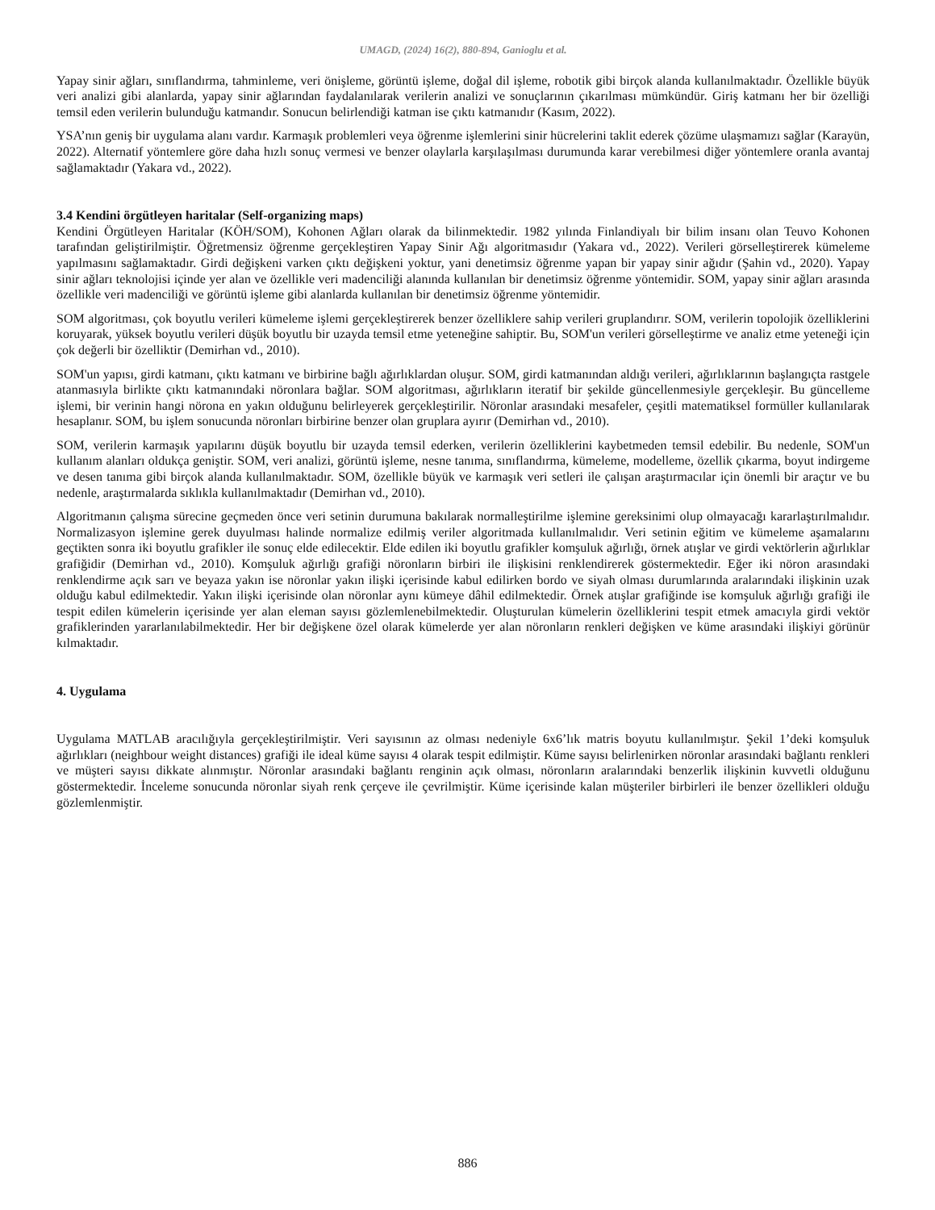UMAGD, (2024) 16(2), 880-894, Ganioglu et al.
Yapay sinir ağları, sınıflandırma, tahminleme, veri önişleme, görüntü işleme, doğal dil işleme, robotik gibi birçok alanda kullanılmaktadır. Özellikle büyük veri analizi gibi alanlarda, yapay sinir ağlarından faydalanılarak verilerin analizi ve sonuçlarının çıkarılması mümkündür. Giriş katmanı her bir özelliği temsil eden verilerin bulunduğu katmandır. Sonucun belirlendiği katman ise çıktı katmanıdır (Kasım, 2022).
YSA’nın geniş bir uygulama alanı vardır. Karmaşık problemleri veya öğrenme işlemlerini sinir hücrelerini taklit ederek çözüme ulaşmamızı sağlar (Karayün, 2022). Alternatif yöntemlere göre daha hızlı sonuç vermesi ve benzer olaylarla karşılaşılması durumunda karar verebilmesi diğer yöntemlere oranla avantaj sağlamaktadır (Yakara vd., 2022).
3.4 Kendini örgütleyen haritalar (Self-organizing maps)
Kendini Örgütleyen Haritalar (KÖH/SOM), Kohonen Ağları olarak da bilinmektedir. 1982 yılında Finlandiyalı bir bilim insanı olan Teuvo Kohonen tarafından geliştirilmiştir. Öğretmensiz öğrenme gerçekleştiren Yapay Sinir Ağı algoritmasıdır (Yakara vd., 2022). Verileri görselleştirerek kümeleme yapılmasını sağlamaktadır. Girdi değişkeni varken çıktı değişkeni yoktur, yani denetimsiz öğrenme yapan bir yapay sinir ağıdır (Şahin vd., 2020). Yapay sinir ağları teknolojisi içinde yer alan ve özellikle veri madenciliği alanında kullanılan bir denetimsiz öğrenme yöntemidir. SOM, yapay sinir ağları arasında özellikle veri madenciliği ve görüntü işleme gibi alanlarda kullanılan bir denetimsiz öğrenme yöntemidir.
SOM algoritması, çok boyutlu verileri kümeleme işlemi gerçekleştirerek benzer özelliklere sahip verileri gruplandırır. SOM, verilerin topolojik özelliklerini koruyarak, yüksek boyutlu verileri düşük boyutlu bir uzayda temsil etme yeteneğine sahiptir. Bu, SOM'un verileri görselleştirme ve analiz etme yeteneği için çok değerli bir özelliktir (Demirhan vd., 2010).
SOM'un yapısı, girdi katmanı, çıktı katmanı ve birbirine bağlı ağırlıklardan oluşur. SOM, girdi katmanından aldığı verileri, ağırlıklarının başlangıçta rastgele atanmasıyla birlikte çıktı katmanındaki nöronlara bağlar. SOM algoritması, ağırlıkların iteratif bir şekilde güncellenmesiyle gerçekleşir. Bu güncelleme işlemi, bir verinin hangi nörona en yakın olduğunu belirleyerek gerçekleştirilir. Nöronlar arasındaki mesafeler, çeşitli matematiksel formüller kullanılarak hesaplanır. SOM, bu işlem sonucunda nöronları birbirine benzer olan gruplara ayırır (Demirhan vd., 2010).
SOM, verilerin karmaşık yapılarını düşük boyutlu bir uzayda temsil ederken, verilerin özelliklerini kaybetmeden temsil edebilir. Bu nedenle, SOM'un kullanım alanları oldukça geniştir. SOM, veri analizi, görüntü işleme, nesne tanıma, sınıflandırma, kümeleme, modelleme, özellik çıkarma, boyut indirgeme ve desen tanıma gibi birçok alanda kullanılmaktadır. SOM, özellikle büyük ve karmaşık veri setleri ile çalışan araştırmacılar için önemli bir araçtır ve bu nedenle, araştırmalarda sıklıkla kullanılmaktadır (Demirhan vd., 2010).
Algoritmanın çalışma sürecine geçmeden önce veri setinin durumuna bakılarak normalleştirilme işlemine gereksinimi olup olmayacağı kararlaştırılmalıdır. Normalizasyon işlemine gerek duyulması halinde normalize edilmiş veriler algoritmada kullanılmalıdır. Veri setinin eğitim ve kümeleme aşamalarını geçtikten sonra iki boyutlu grafikler ile sonuç elde edilecektir. Elde edilen iki boyutlu grafikler komşuluk ağırlığı, örnek atışlar ve girdi vektörlerin ağırlıklar grafiğidir (Demirhan vd., 2010). Komşuluk ağırlığı grafiği nöronların birbiri ile ilişkisini renklendirerek göstermektedir. Eğer iki nöron arasındaki renklendirme açık sarı ve beyaza yakın ise nöronlar yakın ilişki içerisinde kabul edilirken bordo ve siyah olması durumlarında aralarındaki ilişkinin uzak olduğu kabul edilmektedir. Yakın ilişki içerisinde olan nöronlar aynı kümeye dâhil edilmektedir. Örnek atışlar grafiğinde ise komşuluk ağırlığı grafiği ile tespit edilen kümelerin içerisinde yer alan eleman sayısı gözlemlenebilmektedir. Oluşturulan kümelerin özelliklerini tespit etmek amacıyla girdi vektör grafiklerinden yararlanılabilmektedir. Her bir değişkene özel olarak kümelerde yer alan nöronların renkleri değişken ve küme arasındaki ilişkiyi görünür kılmaktadır.
4. Uygulama
Uygulama MATLAB aracılığıyla gerçekleştirilmiştir. Veri sayısının az olması nedeniyle 6x6’lık matris boyutu kullanılmıştır. Şekil 1’deki komşuluk ağırlıkları (neighbour weight distances) grafiği ile ideal küme sayısı 4 olarak tespit edilmiştir. Küme sayısı belirlenirken nöronlar arasındaki bağlantı renkleri ve müşteri sayısı dikkate alınmıştır. Nöronlar arasındaki bağlantı renginin açık olması, nöronların aralarındaki benzerlik ilişkinin kuvvetli olduğunu göstermektedir. İnceleme sonucunda nöronlar siyah renk çerçeve ile çevrilmiştir. Küme içerisinde kalan müşteriler birbirleri ile benzer özellikleri olduğu gözlemlenmiştir.
886